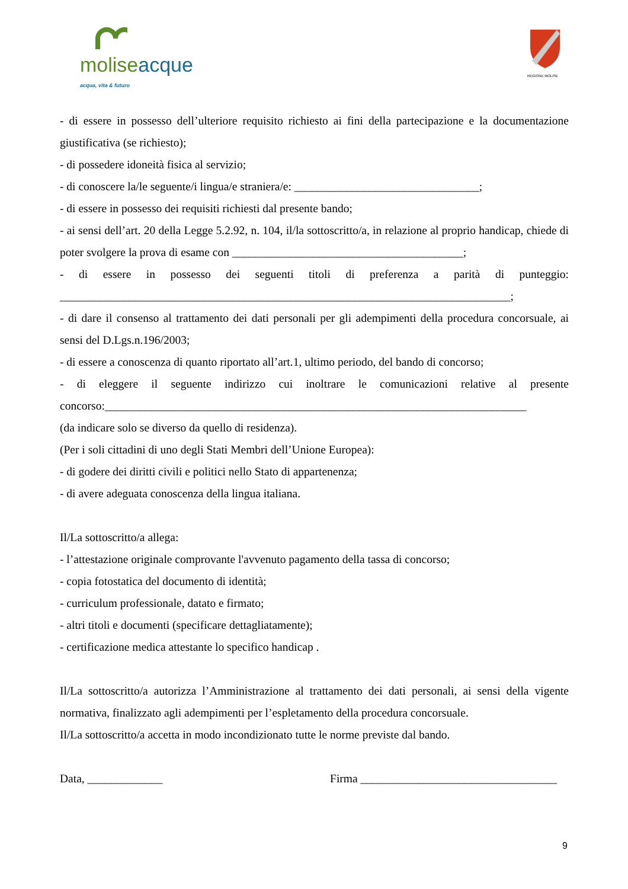molise acque
acqua, vita & futuro
REGIONE MOLISE
- di essere in possesso dell’ulteriore requisito richiesto ai fini della partecipazione e la documentazione giustificativa (se richiesto);
- di possedere idoneità fisica al servizio;
- di conoscere la/le seguente/i lingua/e straniera/e: ________________________________;
- di essere in possesso dei requisiti richiesti dal presente bando;
- ai sensi dell’art. 20 della Legge 5.2.92, n. 104, il/la sottoscritto/a, in relazione al proprio handicap, chiede di poter svolgere la prova di esame con ________________________________________;
- di essere in possesso dei seguenti titoli di preferenza a parità di punteggio: ______________________________________________________________________________;
- di dare il consenso al trattamento dei dati personali per gli adempimenti della procedura concorsuale, ai sensi del D.Lgs.n.196/2003;
- di essere a conoscenza di quanto riportato all’art.1, ultimo periodo, del bando di concorso;
- di eleggere il seguente indirizzo cui inoltrare le comunicazioni relative al presente concorso:_________________________________________________________________________
(da indicare solo se diverso da quello di residenza).
(Per i soli cittadini di uno degli Stati Membri dell’Unione Europea):
- di godere dei diritti civili e politici nello Stato di appartenenza;
- di avere adeguata conoscenza della lingua italiana.
Il/La sottoscritto/a allega:
- l’attestazione originale comprovante l'avvenuto pagamento della tassa di concorso;
- copia fotostatica del documento di identità;
- curriculum professionale, datato e firmato;
- altri titoli e documenti (specificare dettagliatamente);
- certificazione medica attestante lo specifico handicap .
Il/La sottoscritto/a autorizza l’Amministrazione al trattamento dei dati personali, ai sensi della vigente normativa, finalizzato agli adempimenti per l’espletamento della procedura concorsuale.
Il/La sottoscritto/a accetta in modo incondizionato tutte le norme previste dal bando.
Data, _____________ Firma __________________________________
9